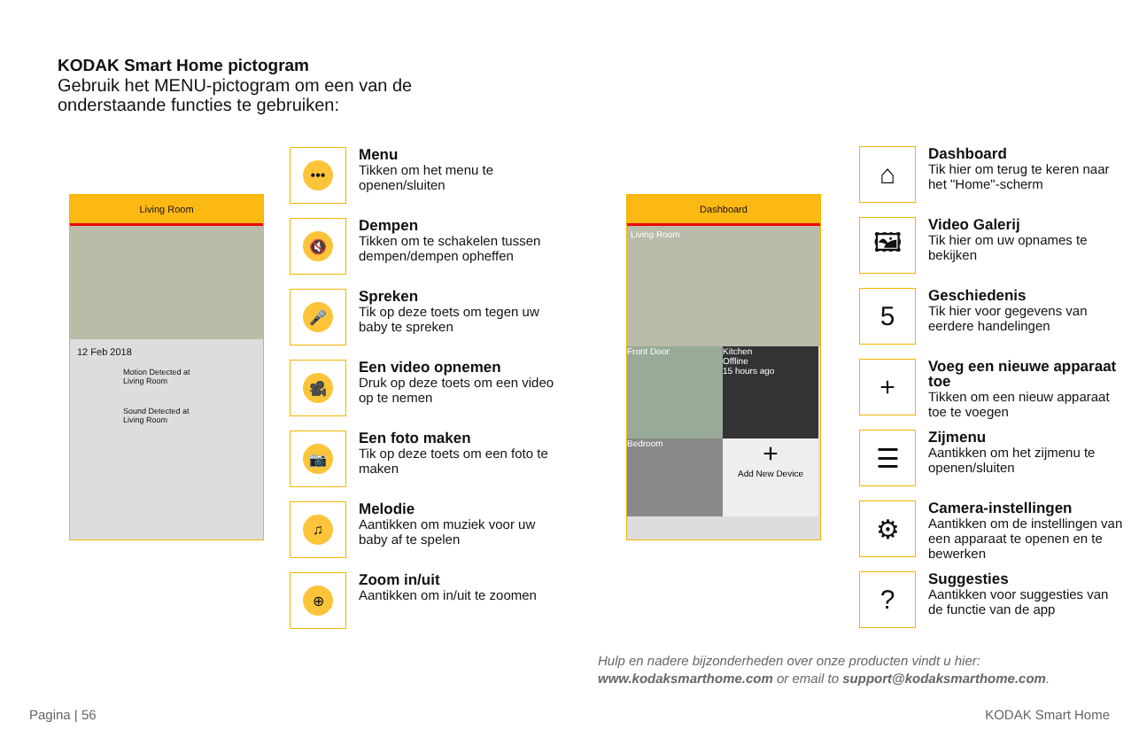KODAK Smart Home pictogram
Gebruik het MENU-pictogram om een van de
onderstaande functies te gebruiken:
Living Room
12 Feb 2018
Motion Detected at Living Room
Sound Detected at Living Room
•••
Menu
Tikken om het menu te openen/sluiten
🔇
Dempen
Tikken om te schakelen tussen dempen/dempen opheffen
🎤
Spreken
Tik op deze toets om tegen uw baby te spreken
🎥
Een video opnemen
Druk op deze toets om een video op te nemen
📷
Een foto maken
Tik op deze toets om een foto te maken
♫
Melodie
Aantikken om muziek voor uw baby af te spelen
⊕
Zoom in/uit
Aantikken om in/uit te zoomen
Dashboard
Living Room
Front Door
Kitchen
Offline
15 hours ago
Bedroom
+
Add New Device
⌂
Dashboard
Tik hier om terug te keren naar het "Home"-scherm
🖼
Video Galerij
Tik hier om uw opnames te bekijken
5
Geschiedenis
Tik hier voor gegevens van eerdere handelingen
+
Voeg een nieuwe apparaat toe
Tikken om een nieuw apparaat toe te voegen
☰
Zijmenu
Aantikken om het zijmenu te openen/sluiten
⚙
Camera-instellingen
Aantikken om de instellingen van een apparaat te openen en te bewerken
?
Suggesties
Aantikken voor suggesties van de functie van de app
Hulp en nadere bijzonderheden over onze producten vindt u hier:
www.kodaksmarthome.com or email to support@kodaksmarthome.com.
Pagina | 56 KODAK Smart Home